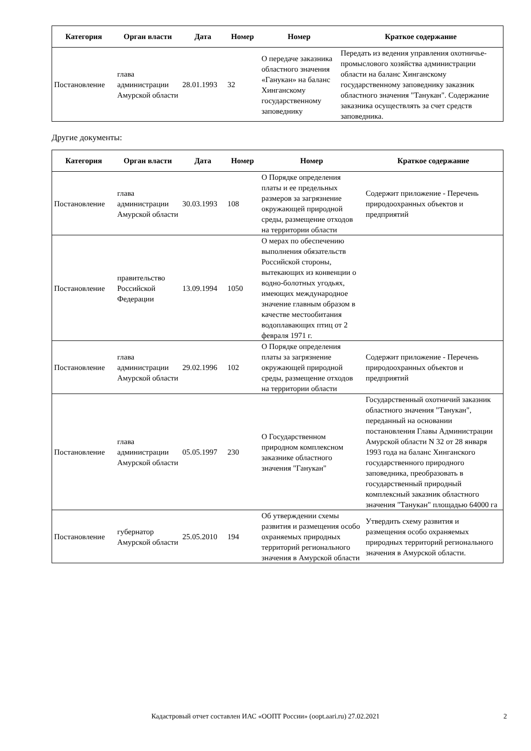| Категория | Орган власти | Дата | Номер | Номер | Краткое содержание |
| --- | --- | --- | --- | --- | --- |
| Постановление | глава администрации Амурской области | 28.01.1993 | 32 | О передаче заказника областного значения «Ганукан» на баланс Хинганскому государственному заповеднику | Передать из ведения управления охотничье-промыслового хозяйства администрации области на баланс Хинганскому государственному заповеднику заказник областного значения "Танукан". Содержание заказника осуществлять за счет средств заповедника. |
Другие документы:
| Категория | Орган власти | Дата | Номер | Номер | Краткое содержание |
| --- | --- | --- | --- | --- | --- |
| Постановление | глава администрации Амурской области | 30.03.1993 | 108 | О Порядке определения платы и ее предельных размеров за загрязнение окружающей природной среды, размещение отходов на территории области | Содержит приложение - Перечень природоохранных объектов и предприятий |
| Постановление | правительство Российской Федерации | 13.09.1994 | 1050 | О мерах по обеспечению выполнения обязательств Российской стороны, вытекающих из конвенции о водно-болотных угодьях, имеющих международное значение главным образом в качестве местообитания водоплавающих птиц от 2 февраля 1971 г. | |
| Постановление | глава администрации Амурской области | 29.02.1996 | 102 | О Порядке определения платы за загрязнение окружающей природной среды, размещение отходов на территории области | Содержит приложение - Перечень природоохранных объектов и предприятий |
| Постановление | глава администрации Амурской области | 05.05.1997 | 230 | О Государственном природном комплексном заказнике областного значения "Ганукан" | Государственный охотничий заказник областного значения "Танукан", переданный на основании постановления Главы Администрации Амурской области N 32 от 28 января 1993 года на баланс Хинганского государственного природного заповедника, преобразовать в государственный природный комплексный заказник областного значения "Танукан" площадью 64000 га |
| Постановление | губернатор Амурской области | 25.05.2010 | 194 | Об утверждении схемы развития и размещения особо охраняемых природных территорий регионального значения в Амурской области | Утвердить схему развития и размещения особо охраняемых природных территорий регионального значения в Амурской области. |
Кадастровый отчет составлен ИАС «ООПТ России» (oopt.aari.ru) 27.02.2021 2